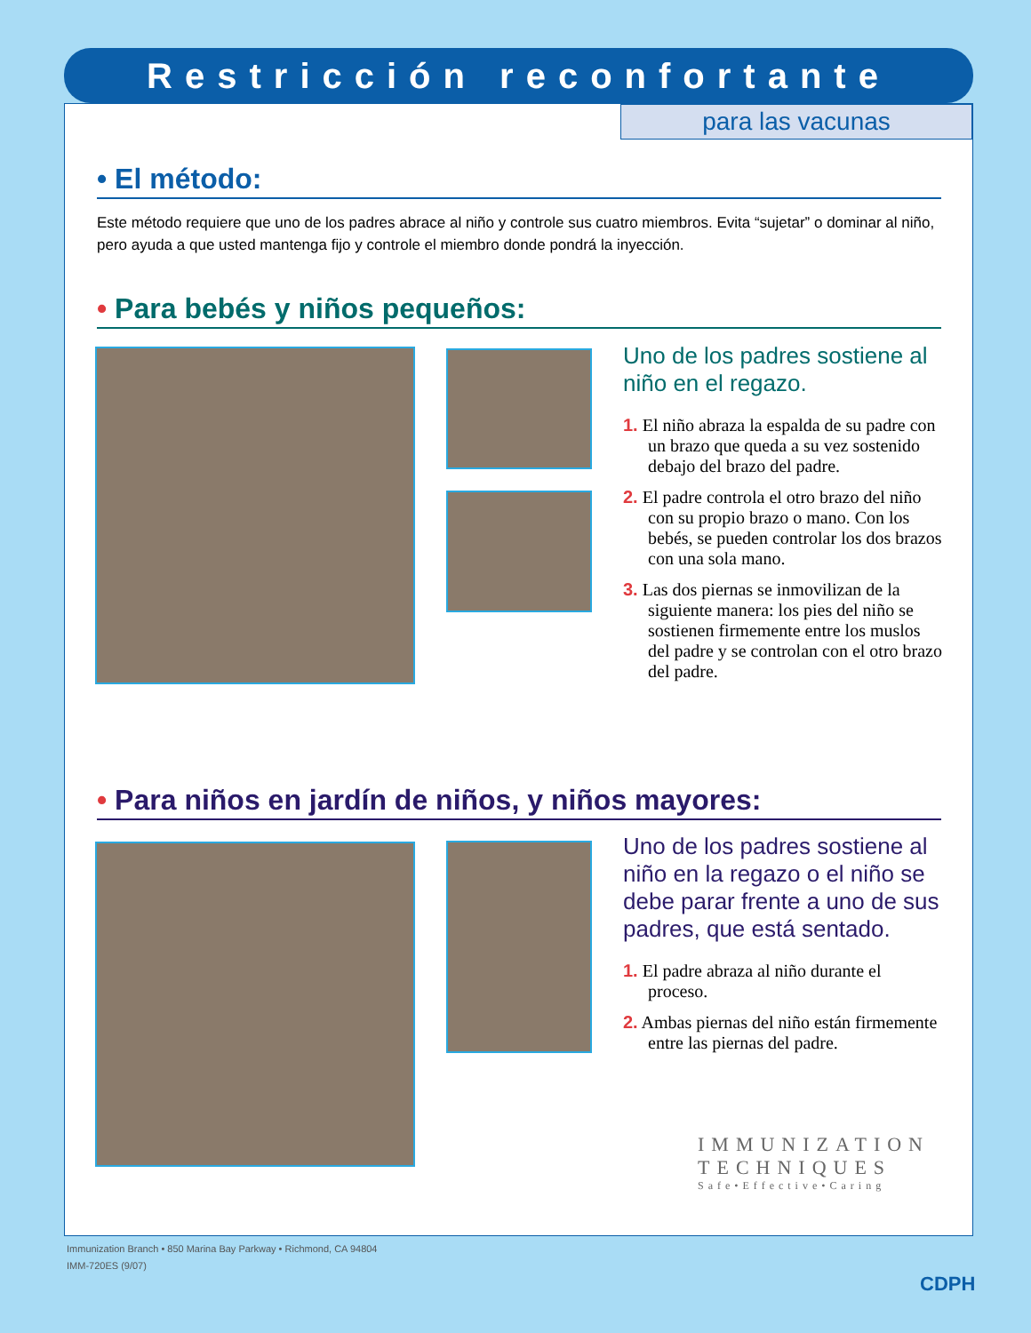Restricción reconfortante
para las vacunas
• El método:
Este método requiere que uno de los padres abrace al niño y controle sus cuatro miembros. Evita “sujetar” o dominar al niño, pero ayuda a que usted mantenga fijo y controle el miembro donde pondrá la inyección.
• Para bebés y niños pequeños:
Uno de los padres sostiene al niño en el regazo.
1. El niño abraza la espalda de su padre con un brazo que queda a su vez sostenido debajo del brazo del padre.
2. El padre controla el otro brazo del niño con su propio brazo o mano. Con los bebés, se pueden controlar los dos brazos con una sola mano.
3. Las dos piernas se inmovilizan de la siguiente manera: los pies del niño se sostienen firmemente entre los muslos del padre y se controlan con el otro brazo del padre.
• Para niños en jardín de niños, y niños mayores:
Uno de los padres sostiene al niño en la regazo o el niño se debe parar frente a uno de sus padres, que está sentado.
1. El padre abraza al niño durante el proceso.
2. Ambas piernas del niño están firmemente entre las piernas del padre.
IMMUNIZATION
TECHNIQUES
Safe•Effective•Caring
Immunization Branch • 850 Marina Bay Parkway • Richmond, CA 94804
IMM-720ES (9/07)
CDPH